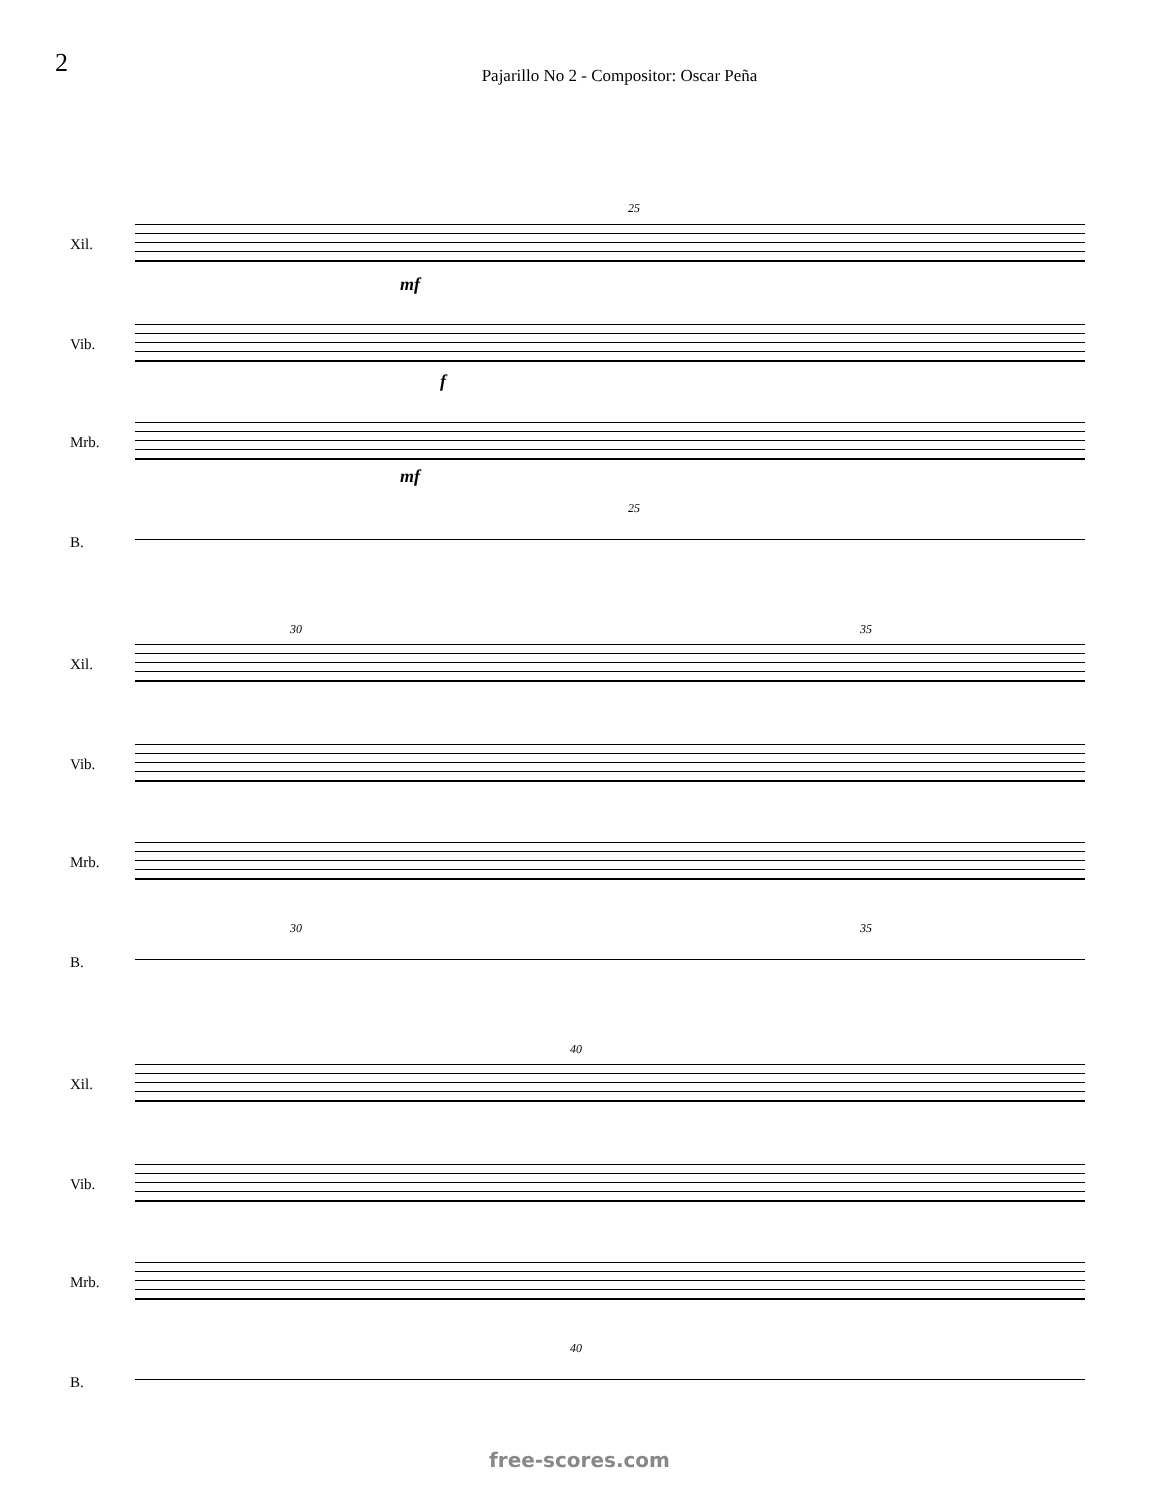2
Pajarillo No 2 - Compositor: Oscar Peña
Xil.
25
mf
Vib.
f
Mrb.
mf
25
B.
30 35
Xil.
Vib.
Mrb.
30 35
B.
40
Xil.
Vib.
Mrb.
40
B.
free-scores.com